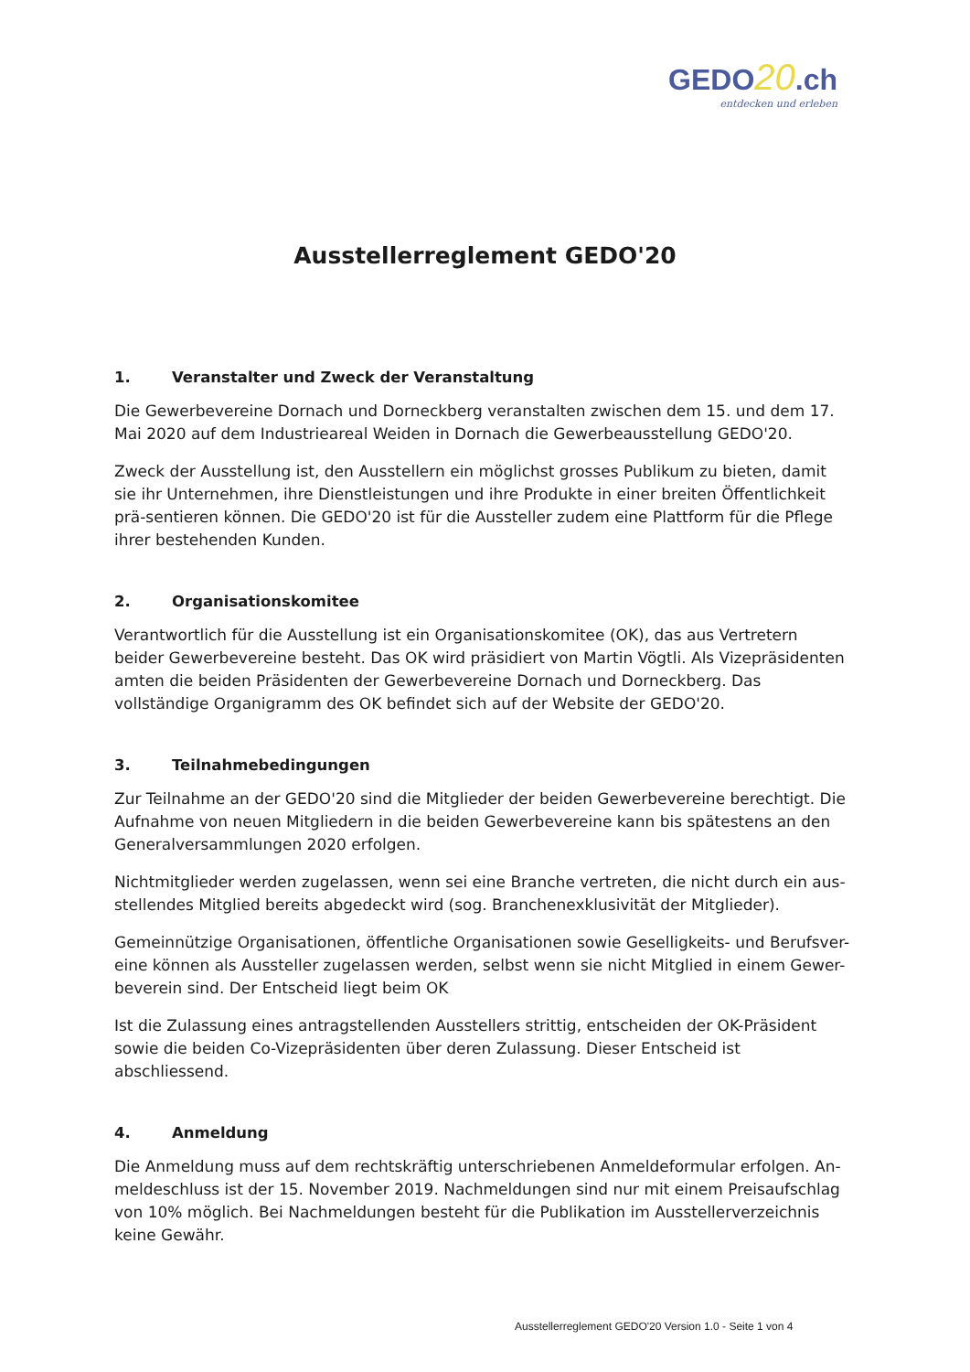GEDO20.ch
entdecken und erleben
Ausstellerreglement GEDO'20
1. Veranstalter und Zweck der Veranstaltung
Die Gewerbevereine Dornach und Dorneckberg veranstalten zwischen dem 15. und dem 17. Mai 2020 auf dem Industrieareal Weiden in Dornach die Gewerbeausstellung GEDO'20.
Zweck der Ausstellung ist, den Ausstellern ein möglichst grosses Publikum zu bieten, damit sie ihr Unternehmen, ihre Dienstleistungen und ihre Produkte in einer breiten Öffentlichkeit prä-sentieren können. Die GEDO'20 ist für die Aussteller zudem eine Plattform für die Pflege ihrer bestehenden Kunden.
2. Organisationskomitee
Verantwortlich für die Ausstellung ist ein Organisationskomitee (OK), das aus Vertretern beider Gewerbevereine besteht. Das OK wird präsidiert von Martin Vögtli. Als Vizepräsidenten amten die beiden Präsidenten der Gewerbevereine Dornach und Dorneckberg. Das vollständige Organigramm des OK befindet sich auf der Website der GEDO'20.
3. Teilnahmebedingungen
Zur Teilnahme an der GEDO'20 sind die Mitglieder der beiden Gewerbevereine berechtigt. Die Aufnahme von neuen Mitgliedern in die beiden Gewerbevereine kann bis spätestens an den Generalversammlungen 2020 erfolgen.
Nichtmitglieder werden zugelassen, wenn sei eine Branche vertreten, die nicht durch ein aus-stellendes Mitglied bereits abgedeckt wird (sog. Branchenexklusivität der Mitglieder).
Gemeinnützige Organisationen, öffentliche Organisationen sowie Geselligkeits- und Berufsver-eine können als Aussteller zugelassen werden, selbst wenn sie nicht Mitglied in einem Gewer-beverein sind. Der Entscheid liegt beim OK
Ist die Zulassung eines antragstellenden Ausstellers strittig, entscheiden der OK-Präsident sowie die beiden Co-Vizepräsidenten über deren Zulassung. Dieser Entscheid ist abschliessend.
4. Anmeldung
Die Anmeldung muss auf dem rechtskräftig unterschriebenen Anmeldeformular erfolgen. An-meldeschluss ist der 15. November 2019. Nachmeldungen sind nur mit einem Preisaufschlag von 10% möglich. Bei Nachmeldungen besteht für die Publikation im Ausstellerverzeichnis keine Gewähr.
Ausstellerreglement GEDO'20 Version 1.0 - Seite 1 von 4